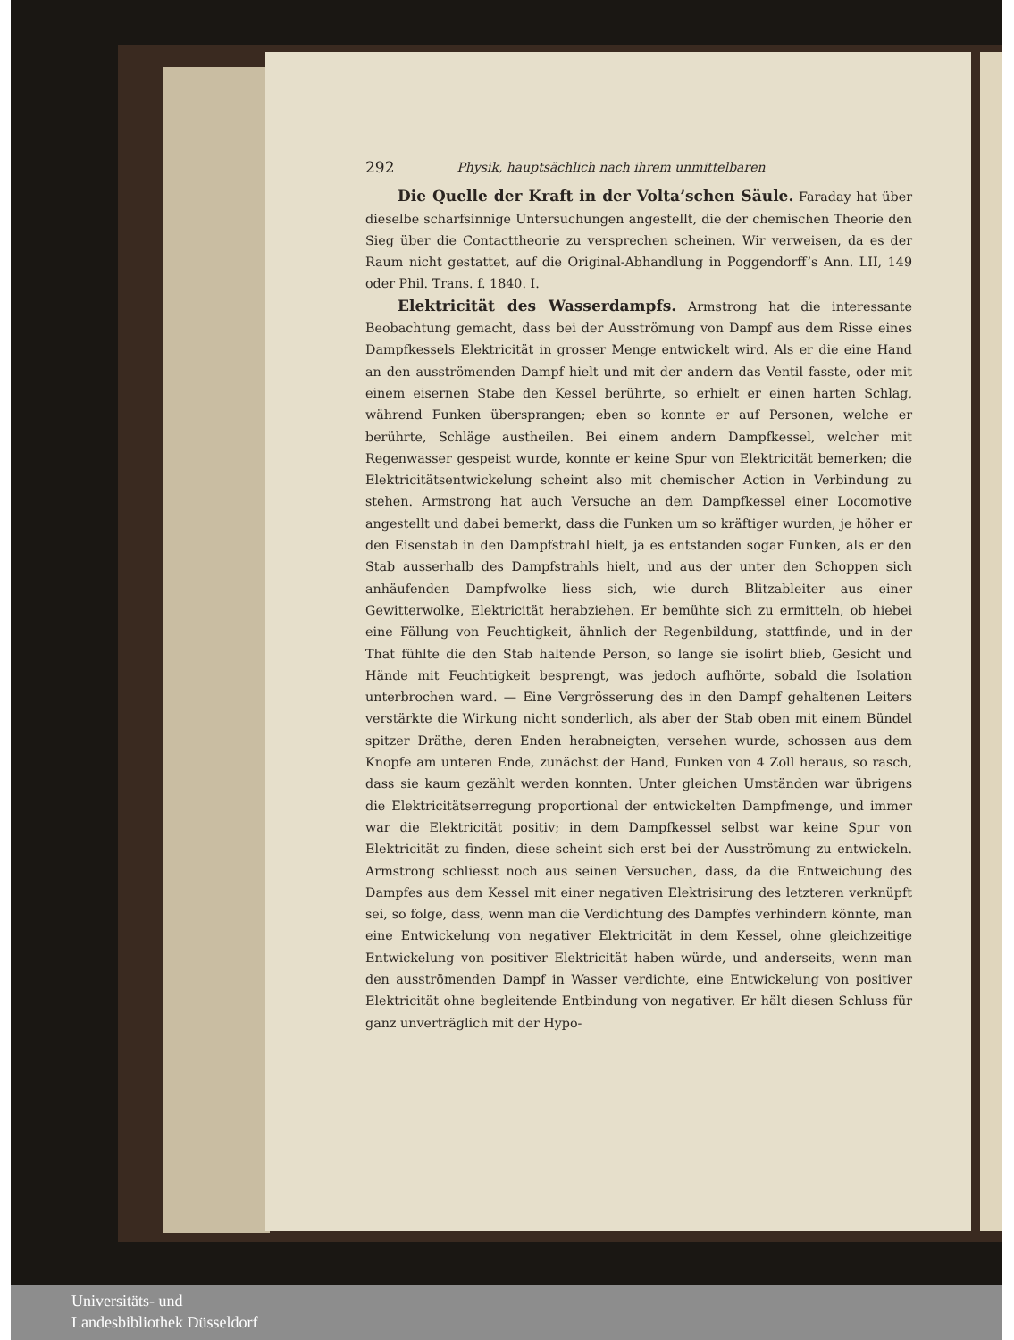292 Physik, hauptsächlich nach ihrem unmittelbaren
Die Quelle der Kraft in der Volta’schen Säule. Faraday hat über dieselbe scharfsinnige Untersuchungen angestellt, die der chemischen Theorie den Sieg über die Contacttheorie zu versprechen scheinen. Wir verweisen, da es der Raum nicht gestattet, auf die Original-Abhandlung in Poggendorff’s Ann. LII, 149 oder Phil. Trans. f. 1840. I.
Elektricität des Wasserdampfs. Armstrong hat die interessante Beobachtung gemacht, dass bei der Ausströmung von Dampf aus dem Risse eines Dampfkessels Elektricität in grosser Menge entwickelt wird. Als er die eine Hand an den ausströmenden Dampf hielt und mit der andern das Ventil fasste, oder mit einem eisernen Stabe den Kessel berührte, so erhielt er einen harten Schlag, während Funken übersprangen; eben so konnte er auf Personen, welche er berührte, Schläge austheilen. Bei einem andern Dampfkessel, welcher mit Regenwasser gespeist wurde, konnte er keine Spur von Elektricität bemerken; die Elektricitätsentwickelung scheint also mit chemischer Action in Verbindung zu stehen. Armstrong hat auch Versuche an dem Dampfkessel einer Locomotive angestellt und dabei bemerkt, dass die Funken um so kräftiger wurden, je höher er den Eisenstab in den Dampfstrahl hielt, ja es entstanden sogar Funken, als er den Stab ausserhalb des Dampfstrahls hielt, und aus der unter den Schoppen sich anhäufenden Dampfwolke liess sich, wie durch Blitzableiter aus einer Gewitterwolke, Elektricität herabziehen. Er bemühte sich zu ermitteln, ob hiebei eine Fällung von Feuchtigkeit, ähnlich der Regenbildung, stattfinde, und in der That fühlte die den Stab haltende Person, so lange sie isolirt blieb, Gesicht und Hände mit Feuchtigkeit besprengt, was jedoch aufhörte, sobald die Isolation unterbrochen ward. — Eine Vergrösserung des in den Dampf gehaltenen Leiters verstärkte die Wirkung nicht sonderlich, als aber der Stab oben mit einem Bündel spitzer Dräthe, deren Enden herabneigten, versehen wurde, schossen aus dem Knopfe am unteren Ende, zunächst der Hand, Funken von 4 Zoll heraus, so rasch, dass sie kaum gezählt werden konnten. Unter gleichen Umständen war übrigens die Elektricitätserregung proportional der entwickelten Dampfmenge, und immer war die Elektricität positiv; in dem Dampfkessel selbst war keine Spur von Elektricität zu finden, diese scheint sich erst bei der Ausströmung zu entwickeln. Armstrong schliesst noch aus seinen Versuchen, dass, da die Entweichung des Dampfes aus dem Kessel mit einer negativen Elektrisirung des letzteren verknüpft sei, so folge, dass, wenn man die Verdichtung des Dampfes verhindern könnte, man eine Entwickelung von negativer Elektricität in dem Kessel, ohne gleichzeitige Entwickelung von positiver Elektricität haben würde, und anderseits, wenn man den ausströmenden Dampf in Wasser verdichte, eine Entwickelung von positiver Elektricität ohne begleitende Entbindung von negativer. Er hält diesen Schluss für ganz unverträglich mit der Hypo-
Universitäts- und
Landesbibliothek Düsseldorf